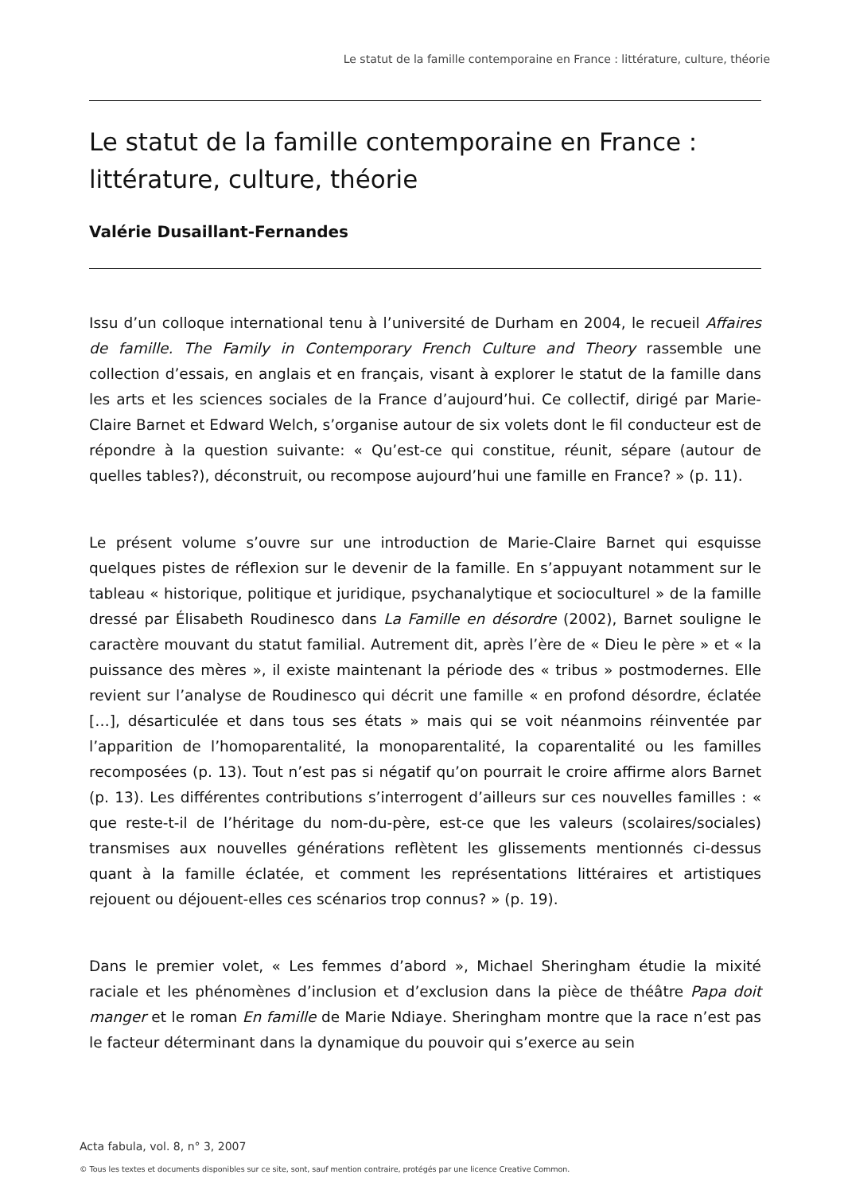Le statut de la famille contemporaine en France : littérature, culture, théorie
Le statut de la famille contemporaine en France : littérature, culture, théorie
Valérie Dusaillant-Fernandes
Issu d’un colloque international tenu à l’université de Durham en 2004, le recueil Affaires de famille. The Family in Contemporary French Culture and Theory rassemble une collection d’essais, en anglais et en français, visant à explorer le statut de la famille dans les arts et les sciences sociales de la France d’aujourd’hui. Ce collectif, dirigé par Marie-Claire Barnet et Edward Welch, s’organise autour de six volets dont le fil conducteur est de répondre à la question suivante: « Qu’est-ce qui constitue, réunit, sépare (autour de quelles tables?), déconstruit, ou recompose aujourd’hui une famille en France? » (p. 11).
Le présent volume s’ouvre sur une introduction de Marie-Claire Barnet qui esquisse quelques pistes de réflexion sur le devenir de la famille. En s’appuyant notamment sur le tableau « historique, politique et juridique, psychanalytique et socioculturel » de la famille dressé par Élisabeth Roudinesco dans La Famille en désordre (2002), Barnet souligne le caractère mouvant du statut familial. Autrement dit, après l’ère de « Dieu le père » et « la puissance des mères », il existe maintenant la période des « tribus » postmodernes. Elle revient sur l’analyse de Roudinesco qui décrit une famille « en profond désordre, éclatée […], désarticulée et dans tous ses états » mais qui se voit néanmoins réinventée par l’apparition de l’homoparentalité, la monoparentalité, la coparentalité ou les familles recomposées (p. 13). Tout n’est pas si négatif qu’on pourrait le croire affirme alors Barnet (p. 13). Les différentes contributions s’interrogent d’ailleurs sur ces nouvelles familles : « que reste-t-il de l’héritage du nom-du-père, est-ce que les valeurs (scolaires/sociales) transmises aux nouvelles générations reflètent les glissements mentionnés ci-dessus quant à la famille éclatée, et comment les représentations littéraires et artistiques rejouent ou déjouent-elles ces scénarios trop connus? » (p. 19).
Dans le premier volet, « Les femmes d’abord », Michael Sheringham étudie la mixité raciale et les phénomènes d’inclusion et d’exclusion dans la pièce de théâtre Papa doit manger et le roman En famille de Marie Ndiaye. Sheringham montre que la race n’est pas le facteur déterminant dans la dynamique du pouvoir qui s’exerce au sein
Acta fabula, vol. 8, n° 3, 2007
© Tous les textes et documents disponibles sur ce site, sont, sauf mention contraire, protégés par une licence Creative Common.